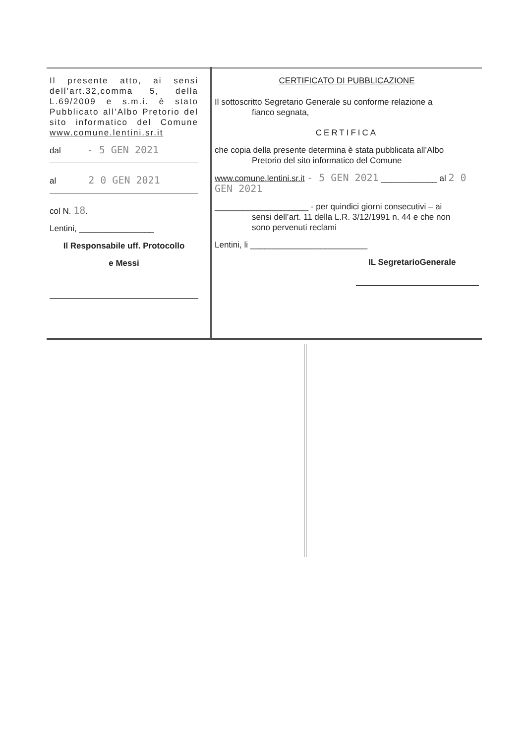| Il presente atto, ai sensi dell’art.32,comma 5, della L.69/2009 e s.m.i. è stato Pubblicato all’Albo Pretorio del sito informatico del Comune www.comune.lentini.sr.it dal - 5 GEN 2021 al 2 0 GEN 2021 col N. 18 . Lentini, ________________ Il Responsabile uff. Protocollo e Messi | CERTIFICATO DI PUBBLICAZIONE Il sottoscritto Segretario Generale su conforme relazione a fianco segnata, CERTIFICA che copia della presente determina è stata pubblicata all’Albo Pretorio del sito informatico del Comune www.comune.lentini.sr.it - 5 GEN 2021 ____________ al 2 0 GEN 2021 ____________________ - per quindici giorni consecutivi – ai sensi dell’art. 11 della L.R. 3/12/1991 n. 44 e che non sono pervenuti reclami Lentini, li _________________________ IL SegretarioGenerale |